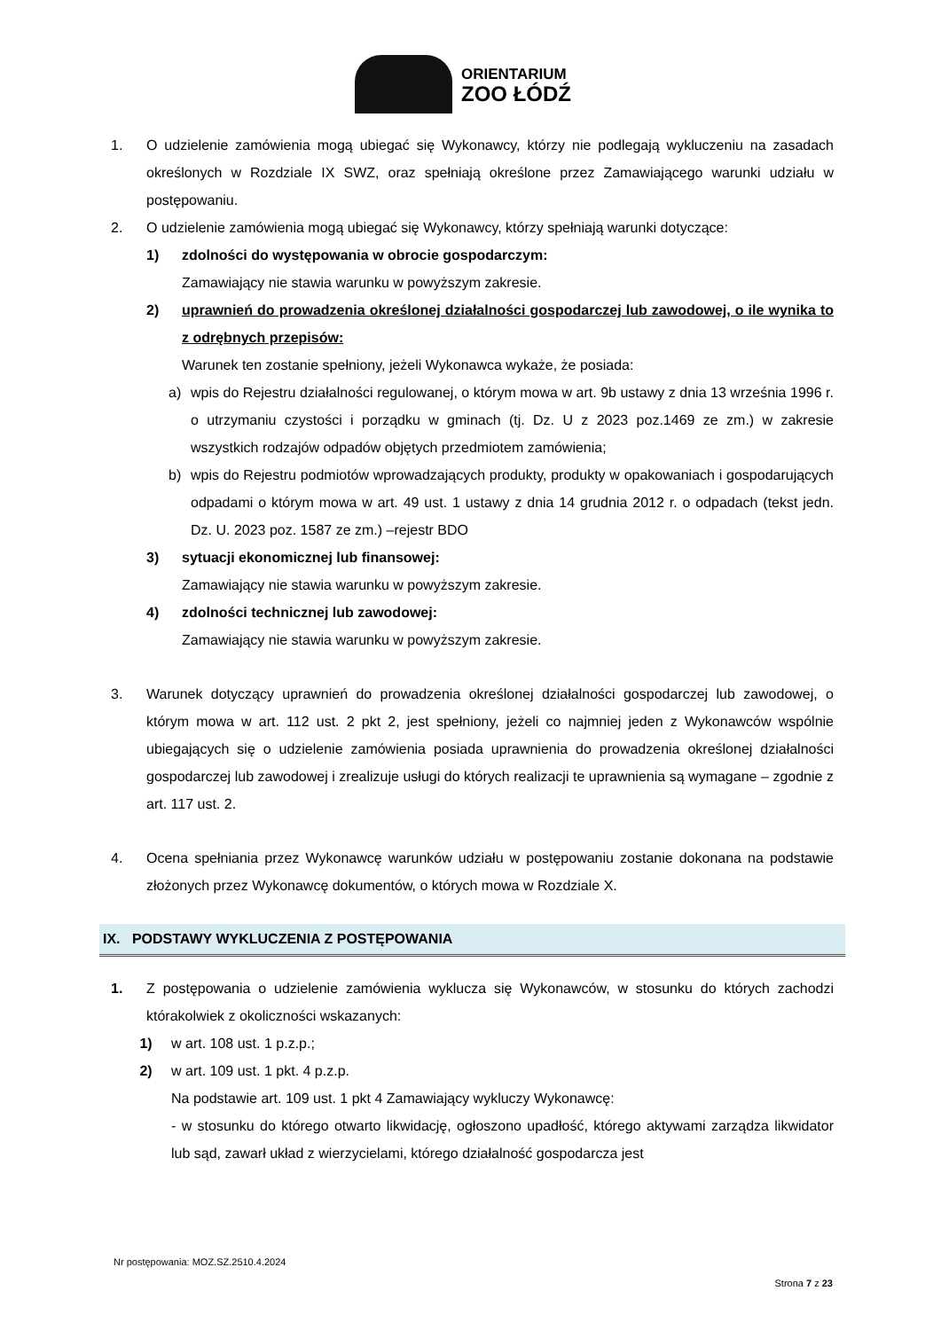ORIENTARIUM
ZOO ŁÓDŹ
1. O udzielenie zamówienia mogą ubiegać się Wykonawcy, którzy nie podlegają wykluczeniu na zasadach określonych w Rozdziale IX SWZ, oraz spełniają określone przez Zamawiającego warunki udziału w postępowaniu.
2. O udzielenie zamówienia mogą ubiegać się Wykonawcy, którzy spełniają warunki dotyczące:
1) zdolności do występowania w obrocie gospodarczym:
Zamawiający nie stawia warunku w powyższym zakresie.
2) uprawnień do prowadzenia określonej działalności gospodarczej lub zawodowej, o ile wynika to z odrębnych przepisów:
Warunek ten zostanie spełniony, jeżeli Wykonawca wykaże, że posiada:
a) wpis do Rejestru działalności regulowanej, o którym mowa w art. 9b ustawy z dnia 13 września 1996 r. o utrzymaniu czystości i porządku w gminach (tj. Dz. U z 2023 poz.1469 ze zm.) w zakresie wszystkich rodzajów odpadów objętych przedmiotem zamówienia;
b) wpis do Rejestru podmiotów wprowadzających produkty, produkty w opakowaniach i gospodarujących odpadami o którym mowa w art. 49 ust. 1 ustawy z dnia 14 grudnia 2012 r. o odpadach (tekst jedn. Dz. U. 2023 poz. 1587 ze zm.) –rejestr BDO
3) sytuacji ekonomicznej lub finansowej:
Zamawiający nie stawia warunku w powyższym zakresie.
4) zdolności technicznej lub zawodowej:
Zamawiający nie stawia warunku w powyższym zakresie.
3. Warunek dotyczący uprawnień do prowadzenia określonej działalności gospodarczej lub zawodowej, o którym mowa w art. 112 ust. 2 pkt 2, jest spełniony, jeżeli co najmniej jeden z Wykonawców wspólnie ubiegających się o udzielenie zamówienia posiada uprawnienia do prowadzenia określonej działalności gospodarczej lub zawodowej i zrealizuje usługi do których realizacji te uprawnienia są wymagane – zgodnie z art. 117 ust. 2.
4. Ocena spełniania przez Wykonawcę warunków udziału w postępowaniu zostanie dokonana na podstawie złożonych przez Wykonawcę dokumentów, o których mowa w Rozdziale X.
IX. PODSTAWY WYKLUCZENIA Z POSTĘPOWANIA
1. Z postępowania o udzielenie zamówienia wyklucza się Wykonawców, w stosunku do których zachodzi którakolwiek z okoliczności wskazanych:
1) w art. 108 ust. 1 p.z.p.;
2) w art. 109 ust. 1 pkt. 4 p.z.p.
Na podstawie art. 109 ust. 1 pkt 4 Zamawiający wykluczy Wykonawcę:
- w stosunku do którego otwarto likwidację, ogłoszono upadłość, którego aktywami zarządza likwidator lub sąd, zawarł układ z wierzycielami, którego działalność gospodarcza jest
Nr postępowania: MOZ.SZ.2510.4.2024
Strona 7 z 23